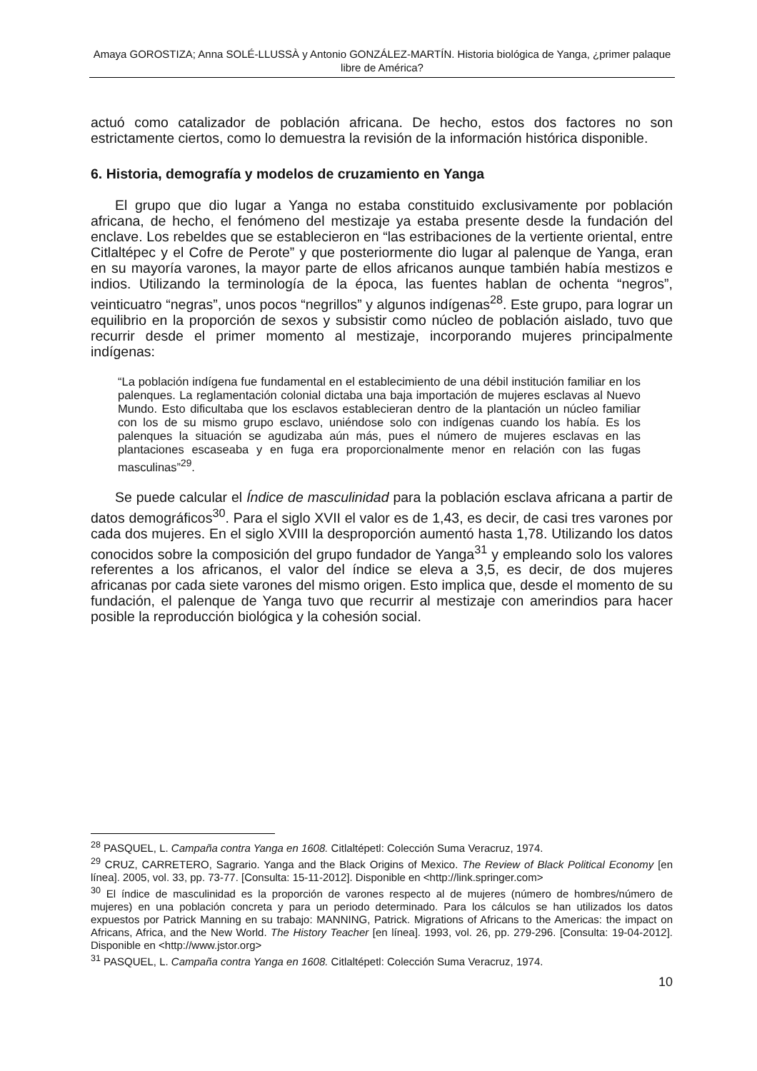Amaya GOROSTIZA; Anna SOLÉ-LLUSSÀ y Antonio GONZÁLEZ-MARTÍN. Historia biológica de Yanga, ¿primer palaque libre de América?
actuó como catalizador de población africana. De hecho, estos dos factores no son estrictamente ciertos, como lo demuestra la revisión de la información histórica disponible.
6. Historia, demografía y modelos de cruzamiento en Yanga
El grupo que dio lugar a Yanga no estaba constituido exclusivamente por población africana, de hecho, el fenómeno del mestizaje ya estaba presente desde la fundación del enclave. Los rebeldes que se establecieron en “las estribaciones de la vertiente oriental, entre Citlaltépec y el Cofre de Perote” y que posteriormente dio lugar al palenque de Yanga, eran en su mayoría varones, la mayor parte de ellos africanos aunque también había mestizos e indios. Utilizando la terminología de la época, las fuentes hablan de ochenta “negros”, veinticuatro “negras”, unos pocos “negrillos” y algunos indígenas<sup>28</sup>. Este grupo, para lograr un equilibrio en la proporción de sexos y subsistir como núcleo de población aislado, tuvo que recurrir desde el primer momento al mestizaje, incorporando mujeres principalmente indígenas:
“La población indígena fue fundamental en el establecimiento de una débil institución familiar en los palenques. La reglamentación colonial dictaba una baja importación de mujeres esclavas al Nuevo Mundo. Esto dificultaba que los esclavos establecieran dentro de la plantación un núcleo familiar con los de su mismo grupo esclavo, uniéndose solo con indígenas cuando los había. Es los palenques la situación se agudizaba aún más, pues el número de mujeres esclavas en las plantaciones escaseaba y en fuga era proporcionalmente menor en relación con las fugas masculinas”<sup>29</sup>.
Se puede calcular el Índice de masculinidad para la población esclava africana a partir de datos demográficos<sup>30</sup>. Para el siglo XVII el valor es de 1,43, es decir, de casi tres varones por cada dos mujeres. En el siglo XVIII la desproporción aumentó hasta 1,78. Utilizando los datos conocidos sobre la composición del grupo fundador de Yanga<sup>31</sup> y empleando solo los valores referentes a los africanos, el valor del índice se eleva a 3,5, es decir, de dos mujeres africanas por cada siete varones del mismo origen. Esto implica que, desde el momento de su fundación, el palenque de Yanga tuvo que recurrir al mestizaje con amerindios para hacer posible la reproducción biológica y la cohesión social.
<sup>28</sup> PASQUEL, L. Campaña contra Yanga en 1608. Citlaltépetl: Colección Suma Veracruz, 1974.
<sup>29</sup> CRUZ, CARRETERO, Sagrario. Yanga and the Black Origins of Mexico. The Review of Black Political Economy [en línea]. 2005, vol. 33, pp. 73-77. [Consulta: 15-11-2012]. Disponible en <http://link.springer.com>
<sup>30</sup> El índice de masculinidad es la proporción de varones respecto al de mujeres (número de hombres/número de mujeres) en una población concreta y para un periodo determinado. Para los cálculos se han utilizados los datos expuestos por Patrick Manning en su trabajo: MANNING, Patrick. Migrations of Africans to the Americas: the impact on Africans, Africa, and the New World. The History Teacher [en línea]. 1993, vol. 26, pp. 279-296. [Consulta: 19-04-2012]. Disponible en <http://www.jstor.org>
<sup>31</sup> PASQUEL, L. Campaña contra Yanga en 1608. Citlaltépetl: Colección Suma Veracruz, 1974.
10